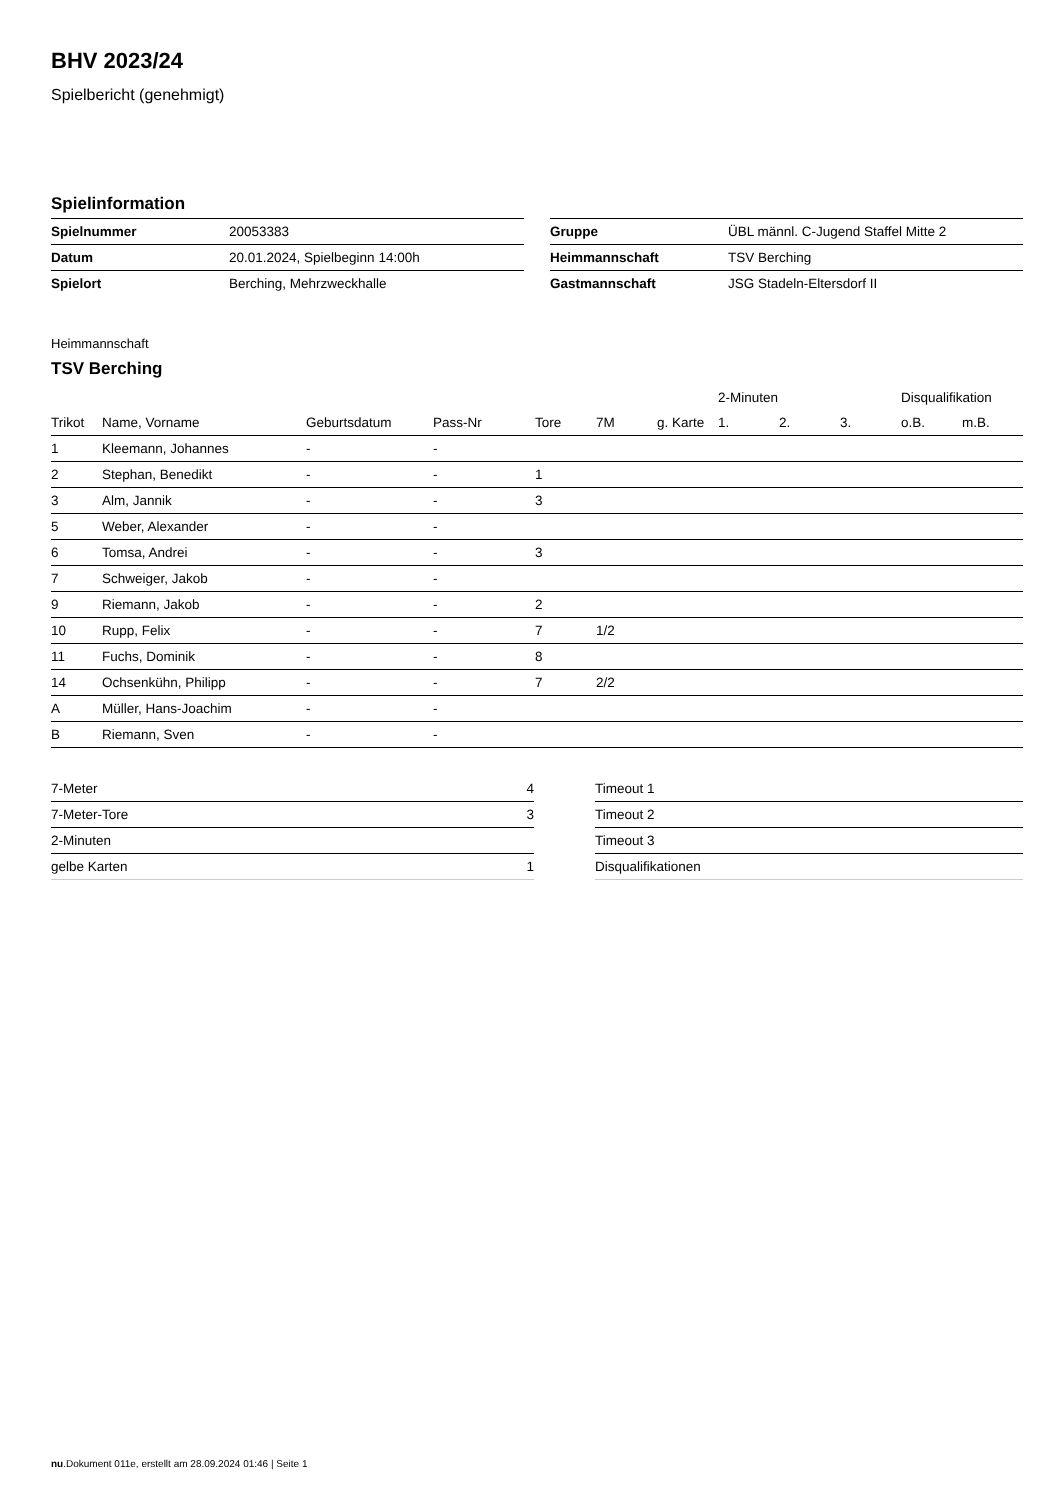BHV 2023/24
Spielbericht (genehmigt)
Spielinformation
| Spielnummer | 20053383 |
| Datum | 20.01.2024, Spielbeginn 14:00h |
| Spielort | Berching, Mehrzweckhalle |
| Gruppe | ÜBL männl. C-Jugend Staffel Mitte 2 |
| Heimmannschaft | TSV Berching |
| Gastmannschaft | JSG Stadeln-Eltersdorf II |
Heimmannschaft
TSV Berching
| | | | | | | | 2-Minuten | | | Disqualifikation | |
| --- | --- | --- | --- | --- | --- | --- | --- | --- | --- | --- | --- |
| Trikot | Name, Vorname | Geburtsdatum | Pass-Nr | Tore | 7M | g. Karte | 1. | 2. | 3. | o.B. | m.B. |
| 1 | Kleemann, Johannes | - | - | | | | | | | | |
| 2 | Stephan, Benedikt | - | - | 1 | | | | | | | |
| 3 | Alm, Jannik | - | - | 3 | | | | | | | |
| 5 | Weber, Alexander | - | - | | | | | | | | |
| 6 | Tomsa, Andrei | - | - | 3 | | | | | | | |
| 7 | Schweiger, Jakob | - | - | | | | | | | | |
| 9 | Riemann, Jakob | - | - | 2 | | | | | | | |
| 10 | Rupp, Felix | - | - | 7 | 1/2 | | | | | | |
| 11 | Fuchs, Dominik | - | - | 8 | | | | | | | |
| 14 | Ochsenkühn, Philipp | - | - | 7 | 2/2 | | | | | | |
| A | Müller, Hans-Joachim | - | - | | | | | | | | |
| B | Riemann, Sven | - | - | | | | | | | | |
| 7-Meter | 4 |
| 7-Meter-Tore | 3 |
| 2-Minuten | |
| gelbe Karten | 1 |
| Timeout 1 |
| Timeout 2 |
| Timeout 3 |
| Disqualifikationen |
nu.Dokument 011e, erstellt am 28.09.2024 01:46 | Seite 1